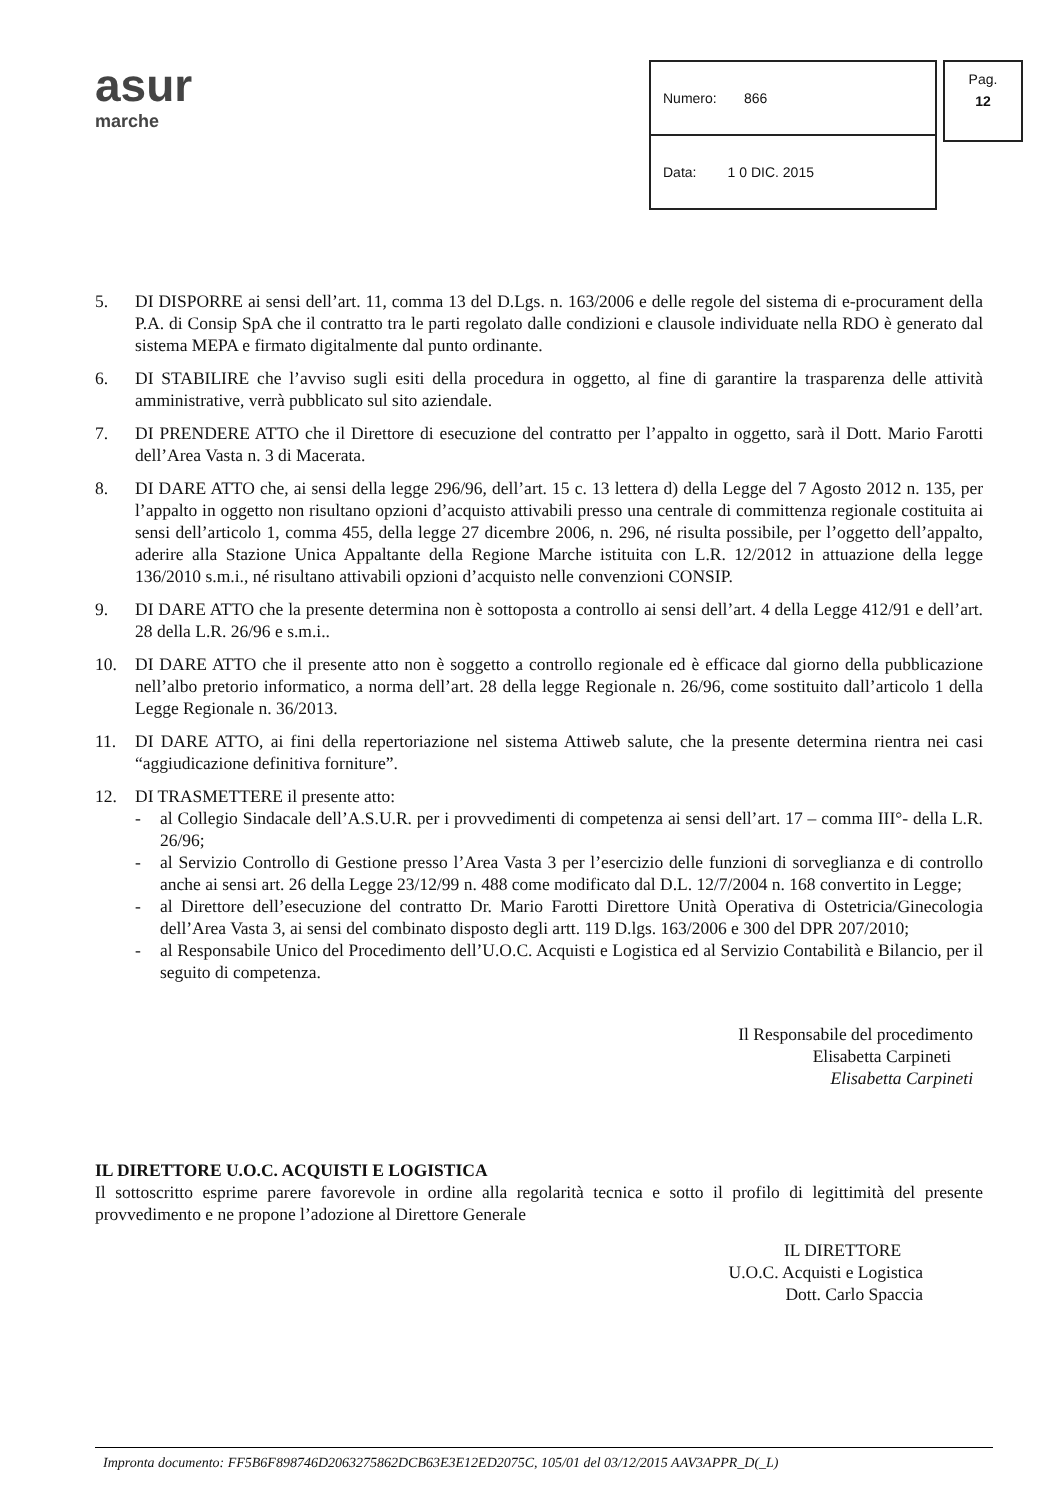asur
marche
| Numero: 866 |
| Data: 1 0 DIC. 2015 |
Pag.
12
5. DI DISPORRE ai sensi dell’art. 11, comma 13 del D.Lgs. n. 163/2006 e delle regole del sistema di e-procurament della P.A. di Consip SpA che il contratto tra le parti regolato dalle condizioni e clausole individuate nella RDO è generato dal sistema MEPA e firmato digitalmente dal punto ordinante.
6. DI STABILIRE che l’avviso sugli esiti della procedura in oggetto, al fine di garantire la trasparenza delle attività amministrative, verrà pubblicato sul sito aziendale.
7. DI PRENDERE ATTO che il Direttore di esecuzione del contratto per l’appalto in oggetto, sarà il Dott. Mario Farotti dell’Area Vasta n. 3 di Macerata.
8. DI DARE ATTO che, ai sensi della legge 296/96, dell’art. 15 c. 13 lettera d) della Legge del 7 Agosto 2012 n. 135, per l’appalto in oggetto non risultano opzioni d’acquisto attivabili presso una centrale di committenza regionale costituita ai sensi dell’articolo 1, comma 455, della legge 27 dicembre 2006, n. 296, né risulta possibile, per l’oggetto dell’appalto, aderire alla Stazione Unica Appaltante della Regione Marche istituita con L.R. 12/2012 in attuazione della legge 136/2010 s.m.i., né risultano attivabili opzioni d’acquisto nelle convenzioni CONSIP.
9. DI DARE ATTO che la presente determina non è sottoposta a controllo ai sensi dell’art. 4 della Legge 412/91 e dell’art. 28 della L.R. 26/96 e s.m.i..
10. DI DARE ATTO che il presente atto non è soggetto a controllo regionale ed è efficace dal giorno della pubblicazione nell’albo pretorio informatico, a norma dell’art. 28 della legge Regionale n. 26/96, come sostituito dall’articolo 1 della Legge Regionale n. 36/2013.
11. DI DARE ATTO, ai fini della repertoriazione nel sistema Attiweb salute, che la presente determina rientra nei casi “aggiudicazione definitiva forniture”.
12. DI TRASMETTERE il presente atto:
- al Collegio Sindacale dell’A.S.U.R. per i provvedimenti di competenza ai sensi dell’art. 17 – comma III°- della L.R. 26/96;
- al Servizio Controllo di Gestione presso l’Area Vasta 3 per l’esercizio delle funzioni di sorveglianza e di controllo anche ai sensi art. 26 della Legge 23/12/99 n. 488 come modificato dal D.L. 12/7/2004 n. 168 convertito in Legge;
- al Direttore dell’esecuzione del contratto Dr. Mario Farotti Direttore Unità Operativa di Ostetricia/Ginecologia dell’Area Vasta 3, ai sensi del combinato disposto degli artt. 119 D.lgs. 163/2006 e 300 del DPR 207/2010;
- al Responsabile Unico del Procedimento dell’U.O.C. Acquisti e Logistica ed al Servizio Contabilità e Bilancio, per il seguito di competenza.
Il Responsabile del procedimento
Elisabetta Carpineti
Elisabetta Carpineti
IL DIRETTORE U.O.C. ACQUISTI E LOGISTICA
Il sottoscritto esprime parere favorevole in ordine alla regolarità tecnica e sotto il profilo di legittimità del presente provvedimento e ne propone l’adozione al Direttore Generale
IL DIRETTORE
U.O.C. Acquisti e Logistica
Dott. Carlo Spaccia
Impronta documento: FF5B6F898746D2063275862DCB63E3E12ED2075C, 105/01 del 03/12/2015 AAV3APPR_D(_L)